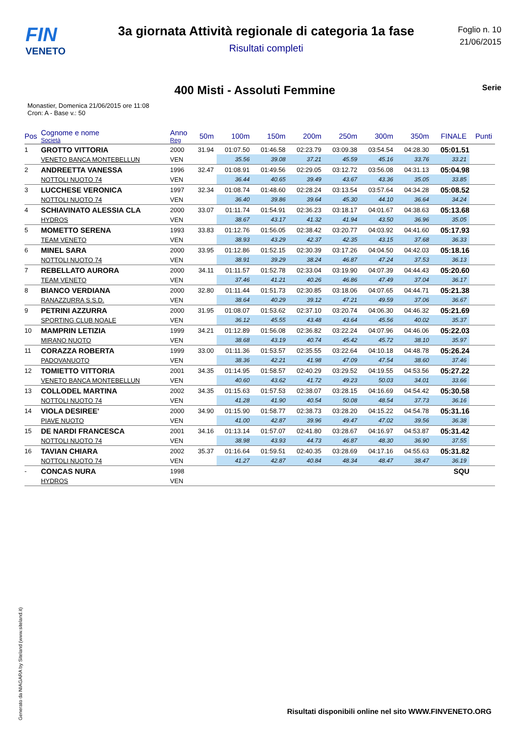FIN
VENETO
3a giornata Attività regionale di categoria 1a fase
Risultati completi
Foglio n. 10
21/06/2015
400 Misti - Assoluti Femmine
Serie
Monastier, Domenica 21/06/2015 ore 11:08
Cron: A - Base v.: 50
| Pos | Cognome e nome Società | Anno Reg | 50m | 100m | 150m | 200m | 250m | 300m | 350m | FINALE | Punti |
| --- | --- | --- | --- | --- | --- | --- | --- | --- | --- | --- | --- |
| 1 | GROTTO VITTORIA | 2000 | 31.94 | 01:07.50 | 01:46.58 | 02:23.79 | 03:09.38 | 03:54.54 | 04:28.30 | 05:01.51 | |
| | VENETO BANCA MONTEBELLUN | VEN | | 35.56 | 39.08 | 37.21 | 45.59 | 45.16 | 33.76 | 33.21 | |
| 2 | ANDREETTA VANESSA | 1996 | 32.47 | 01:08.91 | 01:49.56 | 02:29.05 | 03:12.72 | 03:56.08 | 04:31.13 | 05:04.98 | |
| | NOTTOLI NUOTO 74 | VEN | | 36.44 | 40.65 | 39.49 | 43.67 | 43.36 | 35.05 | 33.85 | |
| 3 | LUCCHESE VERONICA | 1997 | 32.34 | 01:08.74 | 01:48.60 | 02:28.24 | 03:13.54 | 03:57.64 | 04:34.28 | 05:08.52 | |
| | NOTTOLI NUOTO 74 | VEN | | 36.40 | 39.86 | 39.64 | 45.30 | 44.10 | 36.64 | 34.24 | |
| 4 | SCHIAVINATO ALESSIA CLA | 2000 | 33.07 | 01:11.74 | 01:54.91 | 02:36.23 | 03:18.17 | 04:01.67 | 04:38.63 | 05:13.68 | |
| | HYDROS | VEN | | 38.67 | 43.17 | 41.32 | 41.94 | 43.50 | 36.96 | 35.05 | |
| 5 | MOMETTO SERENA | 1993 | 33.83 | 01:12.76 | 01:56.05 | 02:38.42 | 03:20.77 | 04:03.92 | 04:41.60 | 05:17.93 | |
| | TEAM VENETO | VEN | | 38.93 | 43.29 | 42.37 | 42.35 | 43.15 | 37.68 | 36.33 | |
| 6 | MINEL SARA | 2000 | 33.95 | 01:12.86 | 01:52.15 | 02:30.39 | 03:17.26 | 04:04.50 | 04:42.03 | 05:18.16 | |
| | NOTTOLI NUOTO 74 | VEN | | 38.91 | 39.29 | 38.24 | 46.87 | 47.24 | 37.53 | 36.13 | |
| 7 | REBELLATO AURORA | 2000 | 34.11 | 01:11.57 | 01:52.78 | 02:33.04 | 03:19.90 | 04:07.39 | 04:44.43 | 05:20.60 | |
| | TEAM VENETO | VEN | | 37.46 | 41.21 | 40.26 | 46.86 | 47.49 | 37.04 | 36.17 | |
| 8 | BIANCO VERDIANA | 2000 | 32.80 | 01:11.44 | 01:51.73 | 02:30.85 | 03:18.06 | 04:07.65 | 04:44.71 | 05:21.38 | |
| | RANAZZURRA S.S.D. | VEN | | 38.64 | 40.29 | 39.12 | 47.21 | 49.59 | 37.06 | 36.67 | |
| 9 | PETRINI AZZURRA | 2000 | 31.95 | 01:08.07 | 01:53.62 | 02:37.10 | 03:20.74 | 04:06.30 | 04:46.32 | 05:21.69 | |
| | SPORTING CLUB NOALE | VEN | | 36.12 | 45.55 | 43.48 | 43.64 | 45.56 | 40.02 | 35.37 | |
| 10 | MAMPRIN LETIZIA | 1999 | 34.21 | 01:12.89 | 01:56.08 | 02:36.82 | 03:22.24 | 04:07.96 | 04:46.06 | 05:22.03 | |
| | MIRANO NUOTO | VEN | | 38.68 | 43.19 | 40.74 | 45.42 | 45.72 | 38.10 | 35.97 | |
| 11 | CORAZZA ROBERTA | 1999 | 33.00 | 01:11.36 | 01:53.57 | 02:35.55 | 03:22.64 | 04:10.18 | 04:48.78 | 05:26.24 | |
| | PADOVANUOTO | VEN | | 38.36 | 42.21 | 41.98 | 47.09 | 47.54 | 38.60 | 37.46 | |
| 12 | TOMIETTO VITTORIA | 2001 | 34.35 | 01:14.95 | 01:58.57 | 02:40.29 | 03:29.52 | 04:19.55 | 04:53.56 | 05:27.22 | |
| | VENETO BANCA MONTEBELLUN | VEN | | 40.60 | 43.62 | 41.72 | 49.23 | 50.03 | 34.01 | 33.66 | |
| 13 | COLLODEL MARTINA | 2002 | 34.35 | 01:15.63 | 01:57.53 | 02:38.07 | 03:28.15 | 04:16.69 | 04:54.42 | 05:30.58 | |
| | NOTTOLI NUOTO 74 | VEN | | 41.28 | 41.90 | 40.54 | 50.08 | 48.54 | 37.73 | 36.16 | |
| 14 | VIOLA DESIREE' | 2000 | 34.90 | 01:15.90 | 01:58.77 | 02:38.73 | 03:28.20 | 04:15.22 | 04:54.78 | 05:31.16 | |
| | PIAVE NUOTO | VEN | | 41.00 | 42.87 | 39.96 | 49.47 | 47.02 | 39.56 | 36.38 | |
| 15 | DE NARDI FRANCESCA | 2001 | 34.16 | 01:13.14 | 01:57.07 | 02:41.80 | 03:28.67 | 04:16.97 | 04:53.87 | 05:31.42 | |
| | NOTTOLI NUOTO 74 | VEN | | 38.98 | 43.93 | 44.73 | 46.87 | 48.30 | 36.90 | 37.55 | |
| 16 | TAVIAN CHIARA | 2002 | 35.37 | 01:16.64 | 01:59.51 | 02:40.35 | 03:28.69 | 04:17.16 | 04:55.63 | 05:31.82 | |
| | NOTTOLI NUOTO 74 | VEN | | 41.27 | 42.87 | 40.84 | 48.34 | 48.47 | 38.47 | 36.19 | |
| - | CONCAS NURA | 1998 | | | | | | | | SQU | |
| | HYDROS | VEN | | | | | | | | | |
Generato da NIAGARA by Siteland (www.siteland.it)
Risultati disponibili online nel sito WWW.FINVENETO.ORG